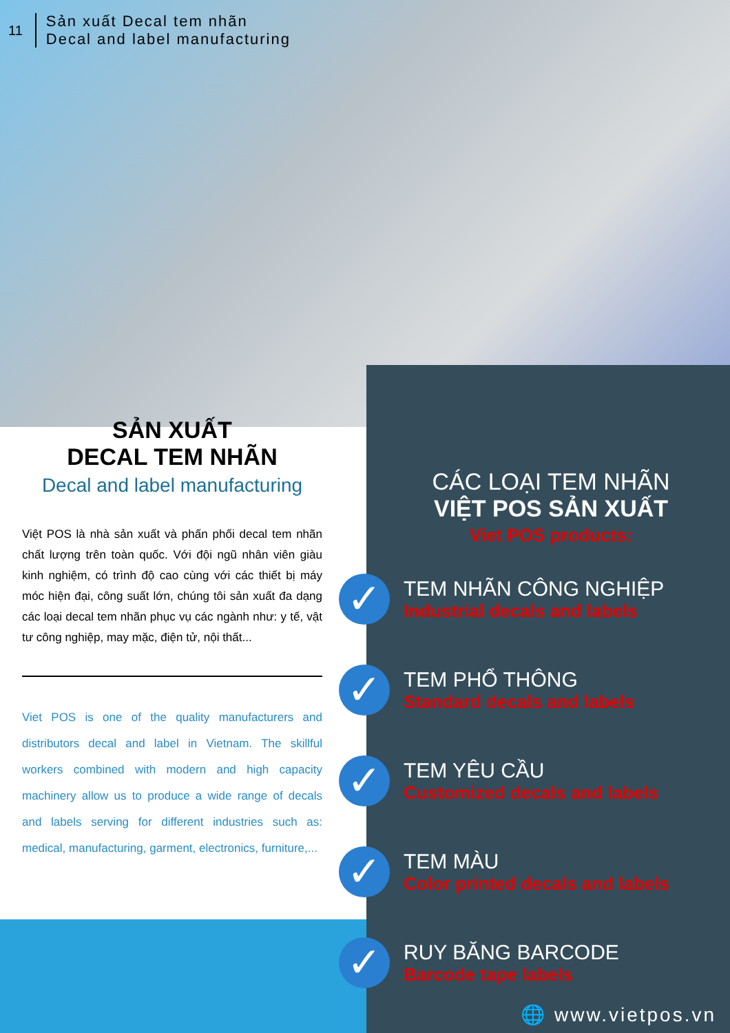11
Sản xuất Decal tem nhãn
Decal and label manufacturing
SẢN XUẤT
DECAL TEM NHÃN
Decal and label manufacturing
Việt POS là nhà sản xuất và phấn phối decal tem nhãn chất lượng trên toàn quốc. Với đội ngũ nhân viên giàu kinh nghiệm, có trình độ cao cùng với các thiết bị máy móc hiện đại, công suất lớn, chúng tôi sản xuất đa dạng các loại decal tem nhãn phục vụ các ngành như: y tế, vật tư công nghiệp, may mặc, điện tử, nội thất...
Viet POS is one of the quality manufacturers and distributors decal and label in Vietnam. The skillful workers combined with modern and high capacity machinery allow us to produce a wide range of decals and labels serving for different industries such as: medical, manufacturing, garment, electronics, furniture,...
CÁC LOẠI TEM NHÃN
VIỆT POS SẢN XUẤT
Viet POS products:
✓
TEM NHÃN CÔNG NGHIỆP
Industrial decals and labels
✓
TEM PHỔ THÔNG
Standard decals and labels
✓
TEM YÊU CẦU
Customized decals and labels
✓
TEM MÀU
Color printed decals and labels
✓
RUY BĂNG BARCODE
Barcode tape labels
🌐 www.vietpos.vn